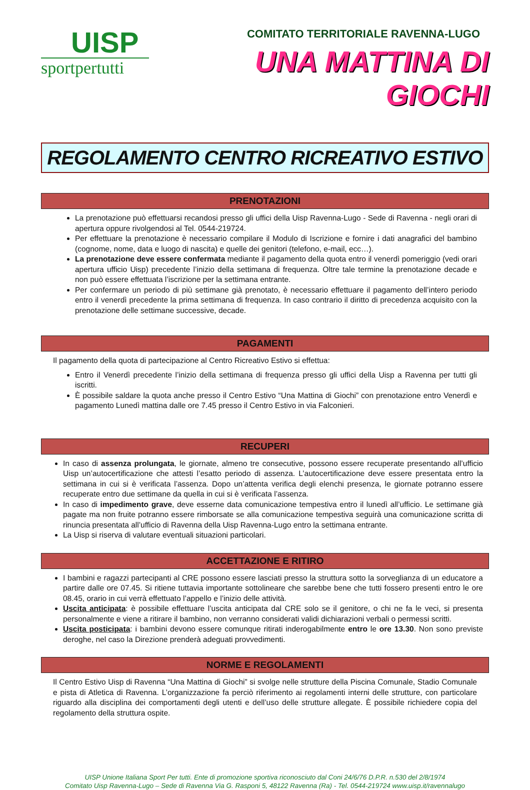UISP
sportpertutti
COMITATO TERRITORIALE RAVENNA-LUGO
UNA MATTINA DI GIOCHI
REGOLAMENTO CENTRO RICREATIVO ESTIVO
PRENOTAZIONI
La prenotazione può effettuarsi recandosi presso gli uffici della Uisp Ravenna-Lugo - Sede di Ravenna - negli orari di apertura oppure rivolgendosi al Tel. 0544-219724.
Per effettuare la prenotazione è necessario compilare il Modulo di Iscrizione e fornire i dati anagrafici del bambino (cognome, nome, data e luogo di nascita) e quelle dei genitori (telefono, e-mail, ecc…).
La prenotazione deve essere confermata mediante il pagamento della quota entro il venerdì pomeriggio (vedi orari apertura ufficio Uisp) precedente l’inizio della settimana di frequenza. Oltre tale termine la prenotazione decade e non può essere effettuata l’iscrizione per la settimana entrante.
Per confermare un periodo di più settimane già prenotato, è necessario effettuare il pagamento dell’intero periodo entro il venerdì precedente la prima settimana di frequenza. In caso contrario il diritto di precedenza acquisito con la prenotazione delle settimane successive, decade.
PAGAMENTI
Il pagamento della quota di partecipazione al Centro Ricreativo Estivo si effettua:
Entro il Venerdì precedente l’inizio della settimana di frequenza presso gli uffici della Uisp a Ravenna per tutti gli iscritti.
È possibile saldare la quota anche presso il Centro Estivo “Una Mattina di Giochi” con prenotazione entro Venerdì e pagamento Lunedì mattina dalle ore 7.45 presso il Centro Estivo in via Falconieri.
RECUPERI
In caso di assenza prolungata, le giornate, almeno tre consecutive, possono essere recuperate presentando all’ufficio Uisp un’autocertificazione che attesti l’esatto periodo di assenza. L’autocertificazione deve essere presentata entro la settimana in cui si è verificata l’assenza. Dopo un’attenta verifica degli elenchi presenza, le giornate potranno essere recuperate entro due settimane da quella in cui si è verificata l’assenza.
In caso di impedimento grave, deve esserne data comunicazione tempestiva entro il lunedì all’ufficio. Le settimane già pagate ma non fruite potranno essere rimborsate se alla comunicazione tempestiva seguirà una comunicazione scritta di rinuncia presentata all’ufficio di Ravenna della Uisp Ravenna-Lugo entro la settimana entrante.
La Uisp si riserva di valutare eventuali situazioni particolari.
ACCETTAZIONE E RITIRO
I bambini e ragazzi partecipanti al CRE possono essere lasciati presso la struttura sotto la sorveglianza di un educatore a partire dalle ore 07.45. Si ritiene tuttavia importante sottolineare che sarebbe bene che tutti fossero presenti entro le ore 08.45, orario in cui verrà effettuato l’appello e l’inizio delle attività.
Uscita anticipata: è possibile effettuare l’uscita anticipata dal CRE solo se il genitore, o chi ne fa le veci, si presenta personalmente e viene a ritirare il bambino, non verranno considerati validi dichiarazioni verbali o permessi scritti.
Uscita posticipata: i bambini devono essere comunque ritirati inderogabilmente entro le ore 13.30. Non sono previste deroghe, nel caso la Direzione prenderà adeguati provvedimenti.
NORME E REGOLAMENTI
Il Centro Estivo Uisp di Ravenna “Una Mattina di Giochi” si svolge nelle strutture della Piscina Comunale, Stadio Comunale e pista di Atletica di Ravenna. L’organizzazione fa perciò riferimento ai regolamenti interni delle strutture, con particolare riguardo alla disciplina dei comportamenti degli utenti e dell’uso delle strutture allegate. È possibile richiedere copia del regolamento della struttura ospite.
UISP Unione Italiana Sport Per tutti. Ente di promozione sportiva riconosciuto dal Coni 24/6/76 D.P.R. n.530 del 2/8/1974
Comitato Uisp Ravenna-Lugo – Sede di Ravenna Via G. Rasponi 5, 48122 Ravenna (Ra) - Tel. 0544-219724 www.uisp.it/ravennalugo